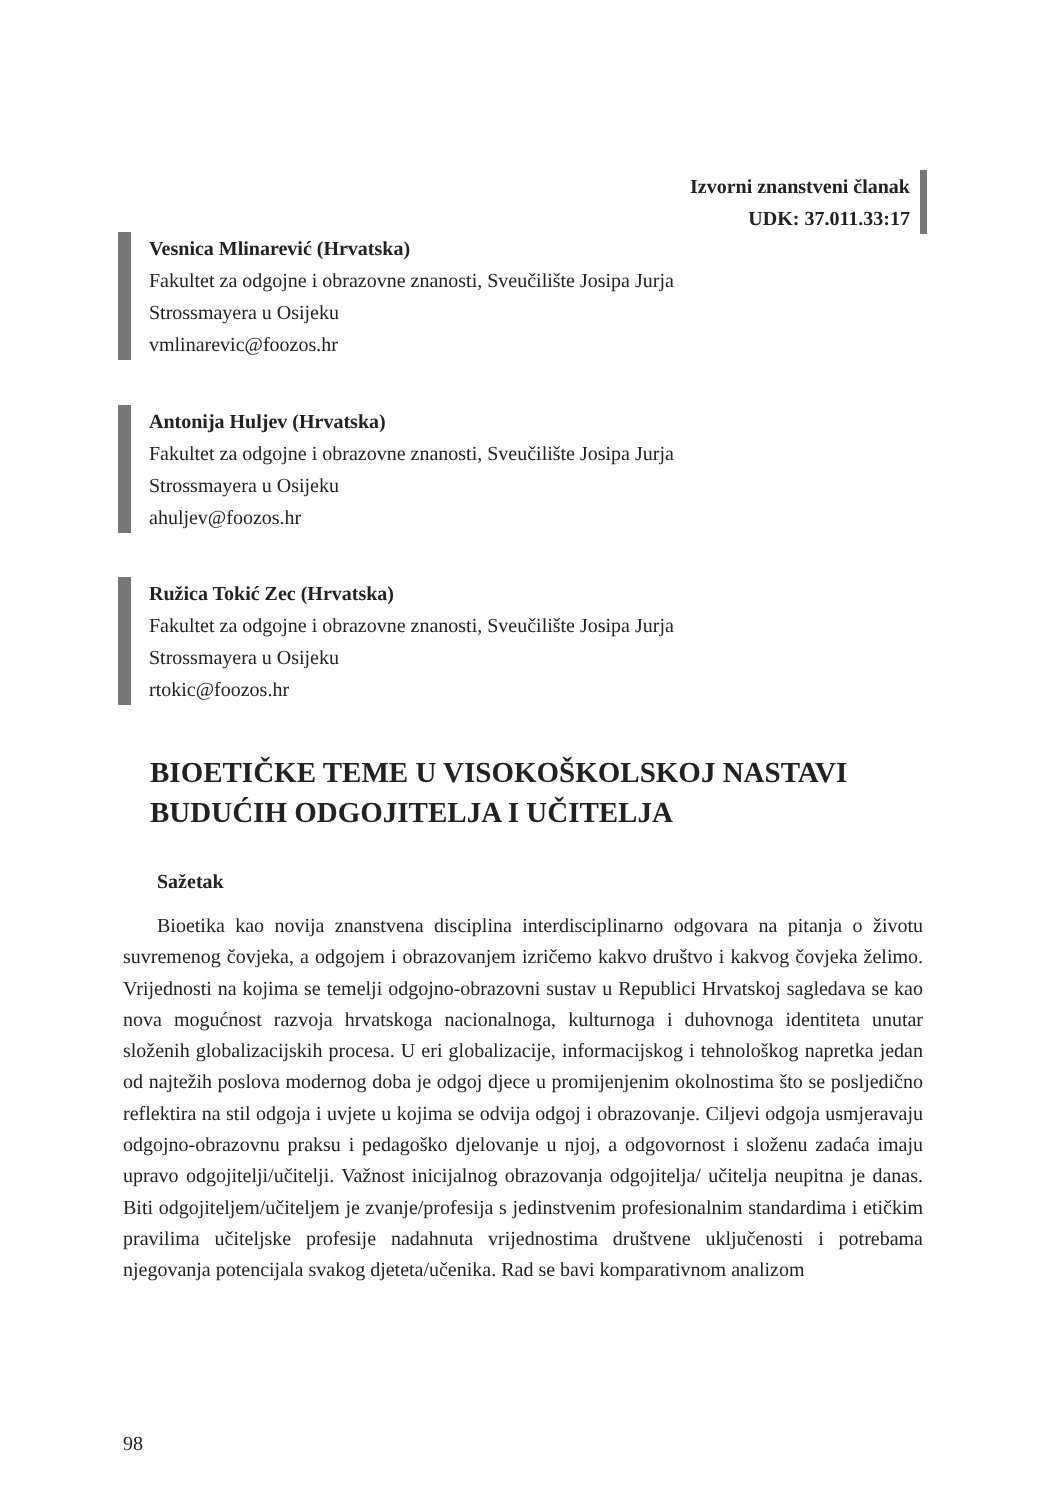Izvorni znanstveni članak
UDK: 37.011.33:17
Vesnica Mlinarević (Hrvatska)
Fakultet za odgojne i obrazovne znanosti, Sveučilište Josipa Jurja
Strossmayera u Osijeku
vmlinarevic@foozos.hr
Antonija Huljev (Hrvatska)
Fakultet za odgojne i obrazovne znanosti, Sveučilište Josipa Jurja
Strossmayera u Osijeku
ahuljev@foozos.hr
Ružica Tokić Zec (Hrvatska)
Fakultet za odgojne i obrazovne znanosti, Sveučilište Josipa Jurja
Strossmayera u Osijeku
rtokic@foozos.hr
BIOETIČKE TEME U VISOKOŠKOLSKOJ NASTAVI
BUDUĆIH ODGOJITELJA I UČITELJA
Sažetak
Bioetika kao novija znanstvena disciplina interdisciplinarno odgovara na pitanja o životu suvremenog čovjeka, a odgojem i obrazovanjem izričemo kakvo društvo i kakvog čovjeka želimo. Vrijednosti na kojima se temelji odgojno-obrazovni sustav u Republici Hrvatskoj sagledava se kao nova mogućnost razvoja hrvatskoga nacionalnoga, kulturnoga i duhovnoga identiteta unutar složenih globalizacijskih procesa. U eri globalizacije, informacijskog i tehnološkog napretka jedan od najtežih poslova modernog doba je odgoj djece u promijenjenim okolnostima što se posljedično reflektira na stil odgoja i uvjete u kojima se odvija odgoj i obrazovanje. Ciljevi odgoja usmjeravaju odgojno-obrazovnu praksu i pedagoško djelovanje u njoj, a odgovornost i složenu zadaća imaju upravo odgojitelji/učitelji. Važnost inicijalnog obrazovanja odgojitelja/ učitelja neupitna je danas. Biti odgojiteljem/učiteljem je zvanje/profesija s jedinstvenim profesionalnim standardima i etičkim pravilima učiteljske profesije nadahnuta vrijednostima društvene uključenosti i potrebama njegovanja potencijala svakog djeteta/učenika. Rad se bavi komparativnom analizom
98